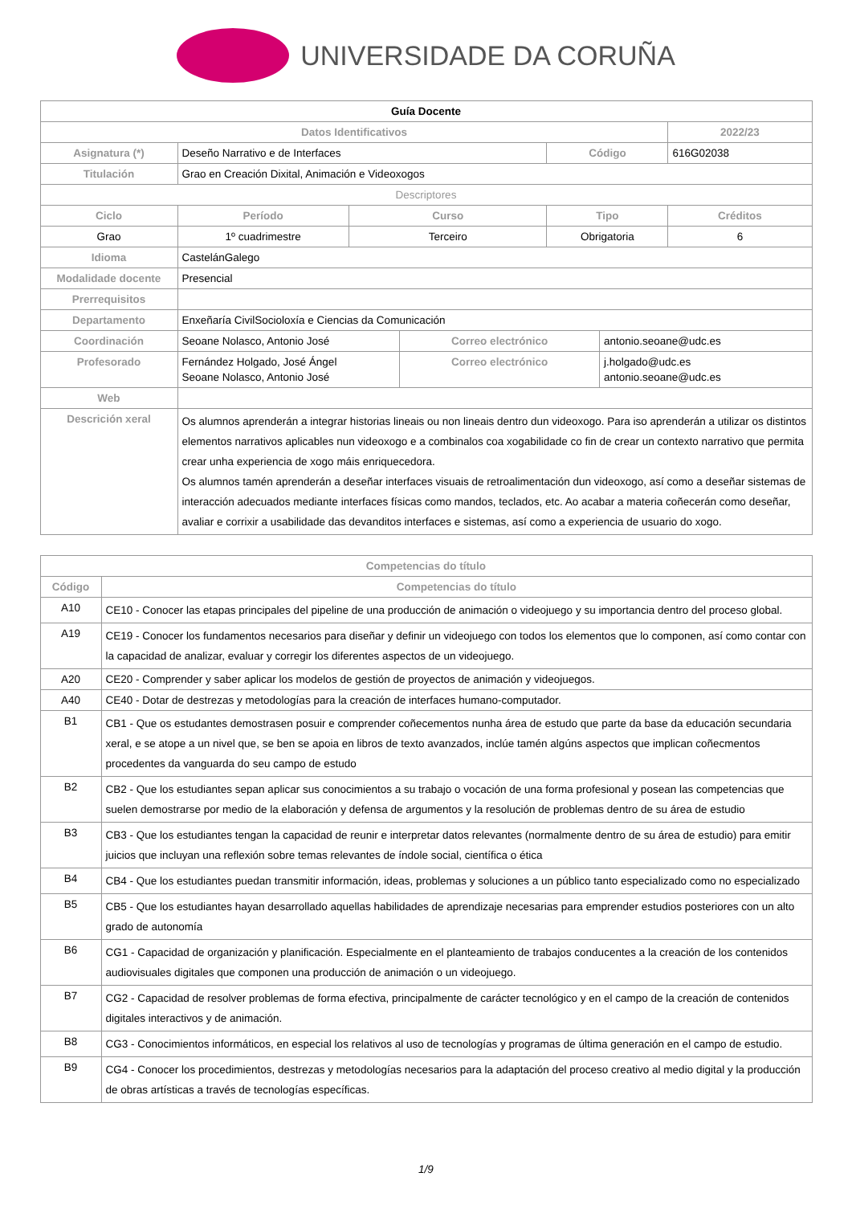UNIVERSIDADE DA CORUÑA
| Guía Docente | | | | | | | |
| --- | --- | --- | --- | --- | --- | --- | --- |
| Datos Identificativos | | | | | | | 2022/23 |
| Asignatura (*) | Deseño Narrativo e de Interfaces | | | | Código | | 616G02038 |
| Titulación | Grao en Creación Dixital, Animación e Videoxogos | | | | | | |
| Descriptores | | | | | | | |
| Ciclo | | Período | Curso | | Tipo | | Créditos |
| Grao | | 1º cuadrimestre | Terceiro | | Obrigatoria | | 6 |
| Idioma | CastelánGalego | | | | | | |
| Modalidade docente | Presencial | | | | | | |
| Prerrequisitos | | | | | | | |
| Departamento | Enxeñaría CivilSocioloxía e Ciencias da Comunicación | | | | | | |
| Coordinación | Seoane Nolasco, Antonio José | | | Correo electrónico | | antonio.seoane@udc.es | |
| Profesorado | Fernández Holgado, José Ángel Seoane Nolasco, Antonio José | | | Correo electrónico | | j.holgado@udc.es antonio.seoane@udc.es | |
| Web | | | | | | | |
| Descrición xeral | Os alumnos aprenderán a integrar historias lineais ou non lineais dentro dun videoxogo. Para iso aprenderán a utilizar os distintos elementos narrativos aplicables nun videoxogo e a combinalos coa xogabilidade co fin de crear un contexto narrativo que permita crear unha experiencia de xogo máis enriquecedora. Os alumnos tamén aprenderán a deseñar interfaces visuais de retroalimentación dun videoxogo, así como a deseñar sistemas de interacción adecuados mediante interfaces físicas como mandos, teclados, etc. Ao acabar a materia coñecerán como deseñar, avaliar e corrixir a usabilidade das devanditos interfaces e sistemas, así como a experiencia de usuario do xogo. | | | | | | |
| Competencias do título | |
| Código | Competencias do título |
| A10 | CE10 - Conocer las etapas principales del pipeline de una producción de animación o videojuego y su importancia dentro del proceso global. |
| A19 | CE19 - Conocer los fundamentos necesarios para diseñar y definir un videojuego con todos los elementos que lo componen, así como contar con la capacidad de analizar, evaluar y corregir los diferentes aspectos de un videojuego. |
| A20 | CE20 - Comprender y saber aplicar los modelos de gestión de proyectos de animación y videojuegos. |
| A40 | CE40 - Dotar de destrezas y metodologías para la creación de interfaces humano-computador. |
| B1 | CB1 - Que os estudantes demostrasen posuir e comprender coñecementos nunha área de estudo que parte da base da educación secundaria xeral, e se atope a un nivel que, se ben se apoia en libros de texto avanzados, inclúe tamén algúns aspectos que implican coñecmentos procedentes da vanguarda do seu campo de estudo |
| B2 | CB2 - Que los estudiantes sepan aplicar sus conocimientos a su trabajo o vocación de una forma profesional y posean las competencias que suelen demostrarse por medio de la elaboración y defensa de argumentos y la resolución de problemas dentro de su área de estudio |
| B3 | CB3 - Que los estudiantes tengan la capacidad de reunir e interpretar datos relevantes (normalmente dentro de su área de estudio) para emitir juicios que incluyan una reflexión sobre temas relevantes de índole social, científica o ética |
| B4 | CB4 - Que los estudiantes puedan transmitir información, ideas, problemas y soluciones a un público tanto especializado como no especializado |
| B5 | CB5 - Que los estudiantes hayan desarrollado aquellas habilidades de aprendizaje necesarias para emprender estudios posteriores con un alto grado de autonomía |
| B6 | CG1 - Capacidad de organización y planificación. Especialmente en el planteamiento de trabajos conducentes a la creación de los contenidos audiovisuales digitales que componen una producción de animación o un videojuego. |
| B7 | CG2 - Capacidad de resolver problemas de forma efectiva, principalmente de carácter tecnológico y en el campo de la creación de contenidos digitales interactivos y de animación. |
| B8 | CG3 - Conocimientos informáticos, en especial los relativos al uso de tecnologías y programas de última generación en el campo de estudio. |
| B9 | CG4 - Conocer los procedimientos, destrezas y metodologías necesarios para la adaptación del proceso creativo al medio digital y la producción de obras artísticas a través de tecnologías específicas. |
1/9